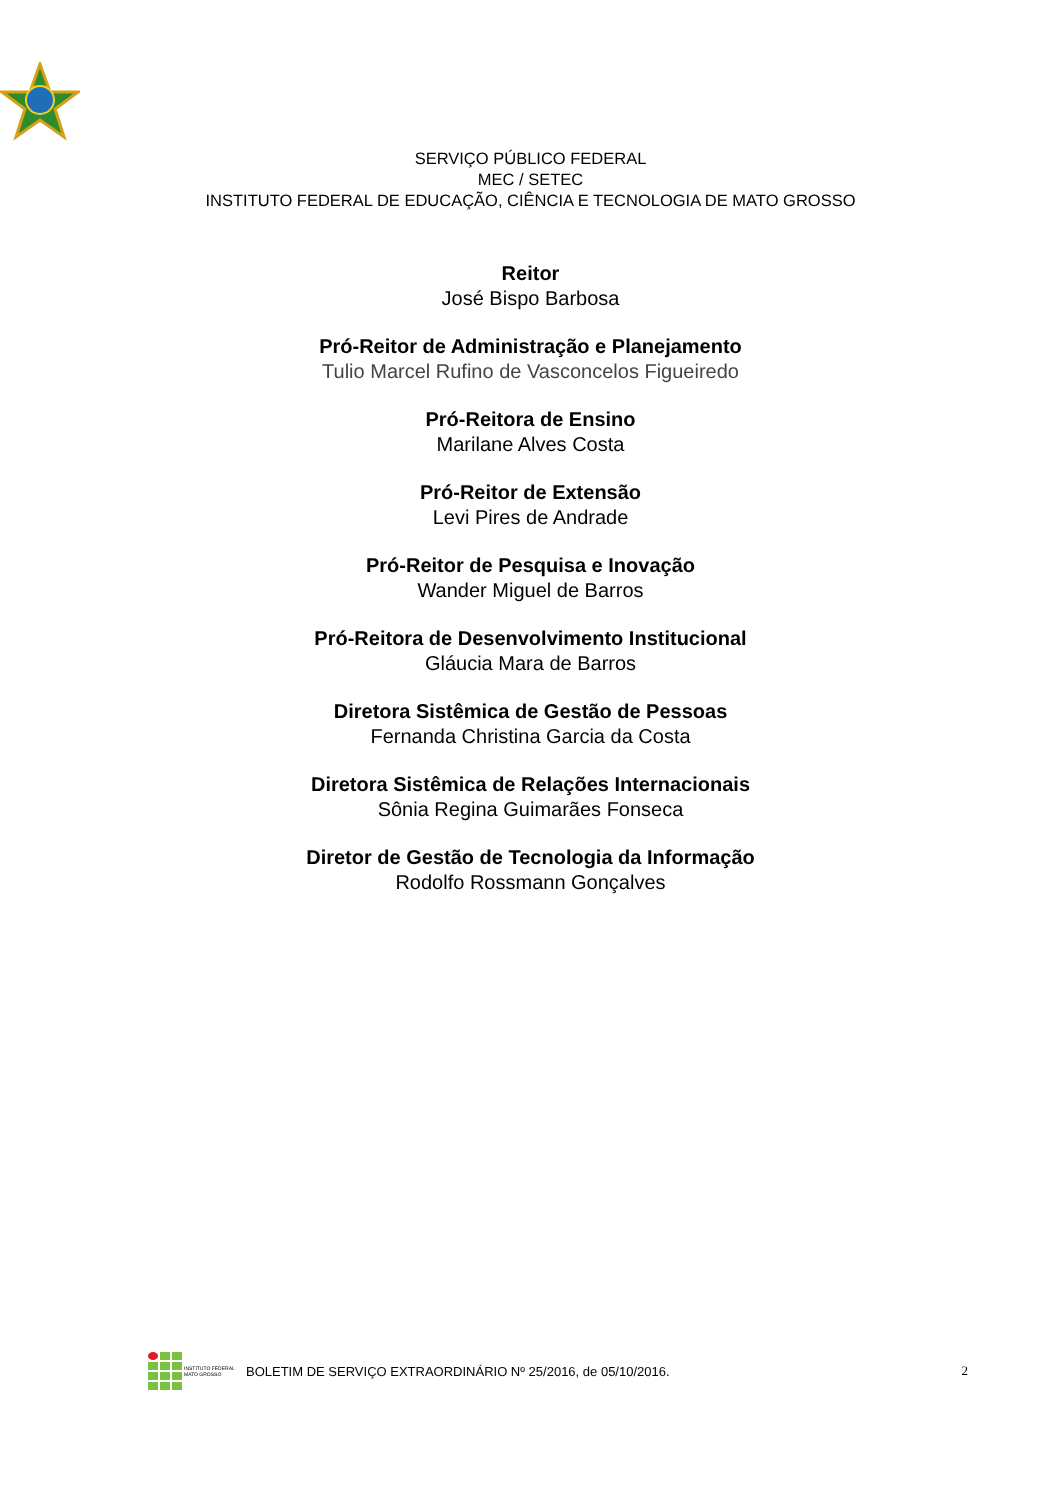SERVIÇO PÚBLICO FEDERAL
MEC / SETEC
INSTITUTO FEDERAL DE EDUCAÇÃO, CIÊNCIA E TECNOLOGIA DE MATO GROSSO
Reitor
José Bispo Barbosa
Pró-Reitor de Administração e Planejamento
Tulio Marcel Rufino de Vasconcelos Figueiredo
Pró-Reitora de Ensino
Marilane Alves Costa
Pró-Reitor de Extensão
Levi Pires de Andrade
Pró-Reitor de Pesquisa e Inovação
Wander Miguel de Barros
Pró-Reitora de Desenvolvimento Institucional
Gláucia Mara de Barros
Diretora Sistêmica de Gestão de Pessoas
Fernanda Christina Garcia da Costa
Diretora Sistêmica de Relações Internacionais
Sônia Regina Guimarães Fonseca
Diretor de Gestão de Tecnologia da Informação
Rodolfo Rossmann Gonçalves
INSTITUTO FEDERAL
MATO GROSSO
BOLETIM DE SERVIÇO EXTRAORDINÁRIO Nº 25/2016, de 05/10/2016.
2